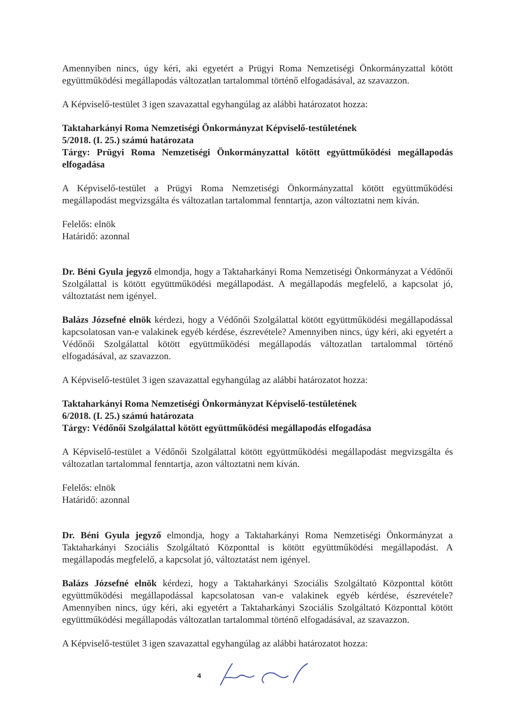Amennyiben nincs, úgy kéri, aki egyetért a Prügyi Roma Nemzetiségi Önkormányzattal kötött együttműködési megállapodás változatlan tartalommal történő elfogadásával, az szavazzon.
A Képviselő-testület 3 igen szavazattal egyhangúlag az alábbi határozatot hozza:
Taktaharkányi Roma Nemzetiségi Önkormányzat Képviselő-testületének
5/2018. (I. 25.) számú határozata
Tárgy: Prügyi Roma Nemzetiségi Önkormányzattal kötött együttműködési megállapodás elfogadása
A Képviselő-testület a Prügyi Roma Nemzetiségi Önkormányzattal kötött együttműködési megállapodást megvizsgálta és változatlan tartalommal fenntartja, azon változtatni nem kíván.
Felelős: elnök
Határidő: azonnal
Dr. Béni Gyula jegyző elmondja, hogy a Taktaharkányi Roma Nemzetiségi Önkormányzat a Védőnői Szolgálattal is kötött együttműködési megállapodást. A megállapodás megfelelő, a kapcsolat jó, változtatást nem igényel.
Balázs Józsefné elnök kérdezi, hogy a Védőnői Szolgálattal kötött együttműködési megállapodással kapcsolatosan van-e valakinek egyéb kérdése, észrevétele? Amennyiben nincs, úgy kéri, aki egyetért a Védőnői Szolgálattal kötött együttműködési megállapodás változatlan tartalommal történő elfogadásával, az szavazzon.
A Képviselő-testület 3 igen szavazattal egyhangúlag az alábbi határozatot hozza:
Taktaharkányi Roma Nemzetiségi Önkormányzat Képviselő-testületének
6/2018. (I. 25.) számú határozata
Tárgy: Védőnői Szolgálattal kötött együttműködési megállapodás elfogadása
A Képviselő-testület a Védőnői Szolgálattal kötött együttműködési megállapodást megvizsgálta és változatlan tartalommal fenntartja, azon változtatni nem kíván.
Felelős: elnök
Határidő: azonnal
Dr. Béni Gyula jegyző elmondja, hogy a Taktaharkányi Roma Nemzetiségi Önkormányzat a Taktaharkányi Szociális Szolgáltató Központtal is kötött együttműködési megállapodást. A megállapodás megfelelő, a kapcsolat jó, változtatást nem igényel.
Balázs Józsefné elnök kérdezi, hogy a Taktaharkányi Szociális Szolgáltató Központtal kötött együttműködési megállapodással kapcsolatosan van-e valakinek egyéb kérdése, észrevétele? Amennyiben nincs, úgy kéri, aki egyetért a Taktaharkányi Szociális Szolgáltató Központtal kötött együttműködési megállapodás változatlan tartalommal történő elfogadásával, az szavazzon.
A Képviselő-testület 3 igen szavazattal egyhangúlag az alábbi határozatot hozza:
4